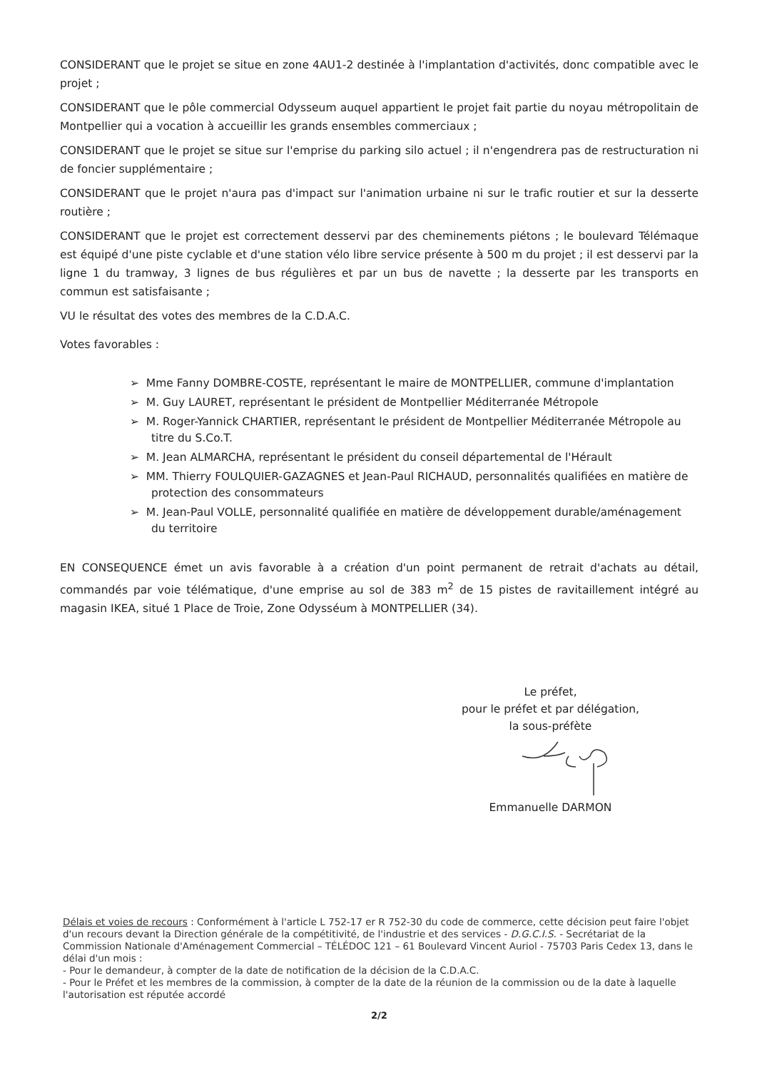CONSIDERANT que le projet se situe en zone 4AU1-2 destinée à l'implantation d'activités, donc compatible avec le projet ;
CONSIDERANT que le pôle commercial Odysseum auquel appartient le projet fait partie du noyau métropolitain de Montpellier qui a vocation à accueillir les grands ensembles commerciaux ;
CONSIDERANT que le projet se situe sur l'emprise du parking silo actuel ; il n'engendrera pas de restructuration ni de foncier supplémentaire ;
CONSIDERANT que le projet n'aura pas d'impact sur l'animation urbaine ni sur le trafic routier et sur la desserte routière ;
CONSIDERANT que le projet est correctement desservi par des cheminements piétons ; le boulevard Télémaque est équipé d'une piste cyclable et d'une station vélo libre service présente à 500 m du projet ; il est desservi par la ligne 1 du tramway, 3 lignes de bus régulières et par un bus de navette ; la desserte par les transports en commun est satisfaisante ;
VU le résultat des votes des membres de la C.D.A.C.
Votes favorables :
➢ Mme Fanny DOMBRE-COSTE, représentant le maire de MONTPELLIER, commune d'implantation
➢ M. Guy LAURET, représentant le président de Montpellier Méditerranée Métropole
➢ M. Roger-Yannick CHARTIER, représentant le président de Montpellier Méditerranée Métropole au titre du S.Co.T.
➢ M. Jean ALMARCHA, représentant le président du conseil départemental de l'Hérault
➢ MM. Thierry FOULQUIER-GAZAGNES et Jean-Paul RICHAUD, personnalités qualifiées en matière de protection des consommateurs
➢ M. Jean-Paul VOLLE, personnalité qualifiée en matière de développement durable/aménagement du territoire
EN CONSEQUENCE émet un avis favorable à a création d'un point permanent de retrait d'achats au détail, commandés par voie télématique, d'une emprise au sol de 383 m<sup>2</sup> de 15 pistes de ravitaillement intégré au magasin IKEA, situé 1 Place de Troie, Zone Odysséum à MONTPELLIER (34).
Le préfet,
pour le préfet et par délégation,
la sous-préfète
Emmanuelle DARMON
Délais et voies de recours : Conformément à l'article L 752-17 er R 752-30 du code de commerce, cette décision peut faire l'objet d'un recours devant la Direction générale de la compétitivité, de l'industrie et des services - D.G.C.I.S. - Secrétariat de la Commission Nationale d'Aménagement Commercial – TÉLÉDOC 121 – 61 Boulevard Vincent Auriol - 75703 Paris Cedex 13, dans le délai d'un mois :
- Pour le demandeur, à compter de la date de notification de la décision de la C.D.A.C.
- Pour le Préfet et les membres de la commission, à compter de la date de la réunion de la commission ou de la date à laquelle l'autorisation est réputée accordé
2/2